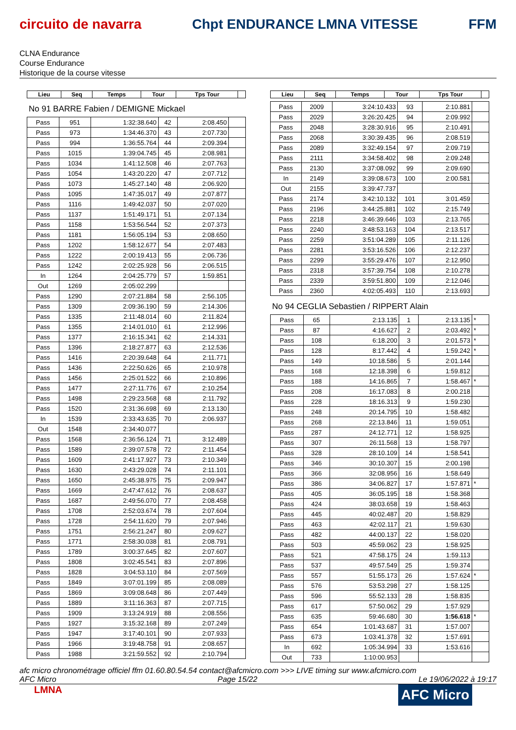circuito de navarra Chpt ENDURANCE LMNA VITESSE FFM
CLNA Endurance
Course Endurance
Historique de la course vitesse
| Lieu | Seq | Temps | Tour | Tps Tour | |
| --- | --- | --- | --- | --- | --- |
No 91 BARRE Fabien / DEMIGNE Mickael
| Pass | 951 | 1:32:38.640 | 42 | 2:08.450 | |
| Pass | 973 | 1:34:46.370 | 43 | 2:07.730 | |
| Pass | 994 | 1:36:55.764 | 44 | 2:09.394 | |
| Pass | 1015 | 1:39:04.745 | 45 | 2:08.981 | |
| Pass | 1034 | 1:41:12.508 | 46 | 2:07.763 | |
| Pass | 1054 | 1:43:20.220 | 47 | 2:07.712 | |
| Pass | 1073 | 1:45:27.140 | 48 | 2:06.920 | |
| Pass | 1095 | 1:47:35.017 | 49 | 2:07.877 | |
| Pass | 1116 | 1:49:42.037 | 50 | 2:07.020 | |
| Pass | 1137 | 1:51:49.171 | 51 | 2:07.134 | |
| Pass | 1158 | 1:53:56.544 | 52 | 2:07.373 | |
| Pass | 1181 | 1:56:05.194 | 53 | 2:08.650 | |
| Pass | 1202 | 1:58:12.677 | 54 | 2:07.483 | |
| Pass | 1222 | 2:00:19.413 | 55 | 2:06.736 | |
| Pass | 1242 | 2:02:25.928 | 56 | 2:06.515 | |
| In | 1264 | 2:04:25.779 | 57 | 1:59.851 | |
| Out | 1269 | 2:05:02.299 | | | |
| Pass | 1290 | 2:07:21.884 | 58 | 2:56.105 | |
| Pass | 1309 | 2:09:36.190 | 59 | 2:14.306 | |
| Pass | 1335 | 2:11:48.014 | 60 | 2:11.824 | |
| Pass | 1355 | 2:14:01.010 | 61 | 2:12.996 | |
| Pass | 1377 | 2:16:15.341 | 62 | 2:14.331 | |
| Pass | 1396 | 2:18:27.877 | 63 | 2:12.536 | |
| Pass | 1416 | 2:20:39.648 | 64 | 2:11.771 | |
| Pass | 1436 | 2:22:50.626 | 65 | 2:10.978 | |
| Pass | 1456 | 2:25:01.522 | 66 | 2:10.896 | |
| Pass | 1477 | 2:27:11.776 | 67 | 2:10.254 | |
| Pass | 1498 | 2:29:23.568 | 68 | 2:11.792 | |
| Pass | 1520 | 2:31:36.698 | 69 | 2:13.130 | |
| In | 1539 | 2:33:43.635 | 70 | 2:06.937 | |
| Out | 1548 | 2:34:40.077 | | | |
| Pass | 1568 | 2:36:56.124 | 71 | 3:12.489 | |
| Pass | 1589 | 2:39:07.578 | 72 | 2:11.454 | |
| Pass | 1609 | 2:41:17.927 | 73 | 2:10.349 | |
| Pass | 1630 | 2:43:29.028 | 74 | 2:11.101 | |
| Pass | 1650 | 2:45:38.975 | 75 | 2:09.947 | |
| Pass | 1669 | 2:47:47.612 | 76 | 2:08.637 | |
| Pass | 1687 | 2:49:56.070 | 77 | 2:08.458 | |
| Pass | 1708 | 2:52:03.674 | 78 | 2:07.604 | |
| Pass | 1728 | 2:54:11.620 | 79 | 2:07.946 | |
| Pass | 1751 | 2:56:21.247 | 80 | 2:09.627 | |
| Pass | 1771 | 2:58:30.038 | 81 | 2:08.791 | |
| Pass | 1789 | 3:00:37.645 | 82 | 2:07.607 | |
| Pass | 1808 | 3:02:45.541 | 83 | 2:07.896 | |
| Pass | 1828 | 3:04:53.110 | 84 | 2:07.569 | |
| Pass | 1849 | 3:07:01.199 | 85 | 2:08.089 | |
| Pass | 1869 | 3:09:08.648 | 86 | 2:07.449 | |
| Pass | 1889 | 3:11:16.363 | 87 | 2:07.715 | |
| Pass | 1909 | 3:13:24.919 | 88 | 2:08.556 | |
| Pass | 1927 | 3:15:32.168 | 89 | 2:07.249 | |
| Pass | 1947 | 3:17:40.101 | 90 | 2:07.933 | |
| Pass | 1966 | 3:19:48.758 | 91 | 2:08.657 | |
| Pass | 1988 | 3:21:59.552 | 92 | 2:10.794 | |
| Lieu | Seq | Temps | Tour | Tps Tour | |
| --- | --- | --- | --- | --- | --- |
| Pass | 2009 | 3:24:10.433 | 93 | 2:10.881 | |
| Pass | 2029 | 3:26:20.425 | 94 | 2:09.992 | |
| Pass | 2048 | 3:28:30.916 | 95 | 2:10.491 | |
| Pass | 2068 | 3:30:39.435 | 96 | 2:08.519 | |
| Pass | 2089 | 3:32:49.154 | 97 | 2:09.719 | |
| Pass | 2111 | 3:34:58.402 | 98 | 2:09.248 | |
| Pass | 2130 | 3:37:08.092 | 99 | 2:09.690 | |
| In | 2149 | 3:39:08.673 | 100 | 2:00.581 | |
| Out | 2155 | 3:39:47.737 | | | |
| Pass | 2174 | 3:42:10.132 | 101 | 3:01.459 | |
| Pass | 2196 | 3:44:25.881 | 102 | 2:15.749 | |
| Pass | 2218 | 3:46:39.646 | 103 | 2:13.765 | |
| Pass | 2240 | 3:48:53.163 | 104 | 2:13.517 | |
| Pass | 2259 | 3:51:04.289 | 105 | 2:11.126 | |
| Pass | 2281 | 3:53:16.526 | 106 | 2:12.237 | |
| Pass | 2299 | 3:55:29.476 | 107 | 2:12.950 | |
| Pass | 2318 | 3:57:39.754 | 108 | 2:10.278 | |
| Pass | 2339 | 3:59:51.800 | 109 | 2:12.046 | |
| Pass | 2360 | 4:02:05.493 | 110 | 2:13.693 | |
No 94 CEGLIA Sebastien / RIPPERT Alain
| Pass | 65 | 2:13.135 | 1 | 2:13.135 | * |
| Pass | 87 | 4:16.627 | 2 | 2:03.492 | * |
| Pass | 108 | 6:18.200 | 3 | 2:01.573 | * |
| Pass | 128 | 8:17.442 | 4 | 1:59.242 | * |
| Pass | 149 | 10:18.586 | 5 | 2:01.144 | |
| Pass | 168 | 12:18.398 | 6 | 1:59.812 | |
| Pass | 188 | 14:16.865 | 7 | 1:58.467 | * |
| Pass | 208 | 16:17.083 | 8 | 2:00.218 | |
| Pass | 228 | 18:16.313 | 9 | 1:59.230 | |
| Pass | 248 | 20:14.795 | 10 | 1:58.482 | |
| Pass | 268 | 22:13.846 | 11 | 1:59.051 | |
| Pass | 287 | 24:12.771 | 12 | 1:58.925 | |
| Pass | 307 | 26:11.568 | 13 | 1:58.797 | |
| Pass | 328 | 28:10.109 | 14 | 1:58.541 | |
| Pass | 346 | 30:10.307 | 15 | 2:00.198 | |
| Pass | 366 | 32:08.956 | 16 | 1:58.649 | |
| Pass | 386 | 34:06.827 | 17 | 1:57.871 | * |
| Pass | 405 | 36:05.195 | 18 | 1:58.368 | |
| Pass | 424 | 38:03.658 | 19 | 1:58.463 | |
| Pass | 445 | 40:02.487 | 20 | 1:58.829 | |
| Pass | 463 | 42:02.117 | 21 | 1:59.630 | |
| Pass | 482 | 44:00.137 | 22 | 1:58.020 | |
| Pass | 503 | 45:59.062 | 23 | 1:58.925 | |
| Pass | 521 | 47:58.175 | 24 | 1:59.113 | |
| Pass | 537 | 49:57.549 | 25 | 1:59.374 | |
| Pass | 557 | 51:55.173 | 26 | 1:57.624 | * |
| Pass | 576 | 53:53.298 | 27 | 1:58.125 | |
| Pass | 596 | 55:52.133 | 28 | 1:58.835 | |
| Pass | 617 | 57:50.062 | 29 | 1:57.929 | |
| Pass | 635 | 59:46.680 | 30 | 1:56.618 | * |
| Pass | 654 | 1:01:43.687 | 31 | 1:57.007 | |
| Pass | 673 | 1:03:41.378 | 32 | 1:57.691 | |
| In | 692 | 1:05:34.994 | 33 | 1:53.616 | |
| Out | 733 | 1:10:00.953 | | | |
afc micro chronométrage officiel ffm 01.60.80.54.54 contact@afcmicro.com >>> LIVE timing sur www.afcmicro.com
AFC Micro Page 15/22 Le 19/06/2022 à 19:17
LMNA AFC Micro